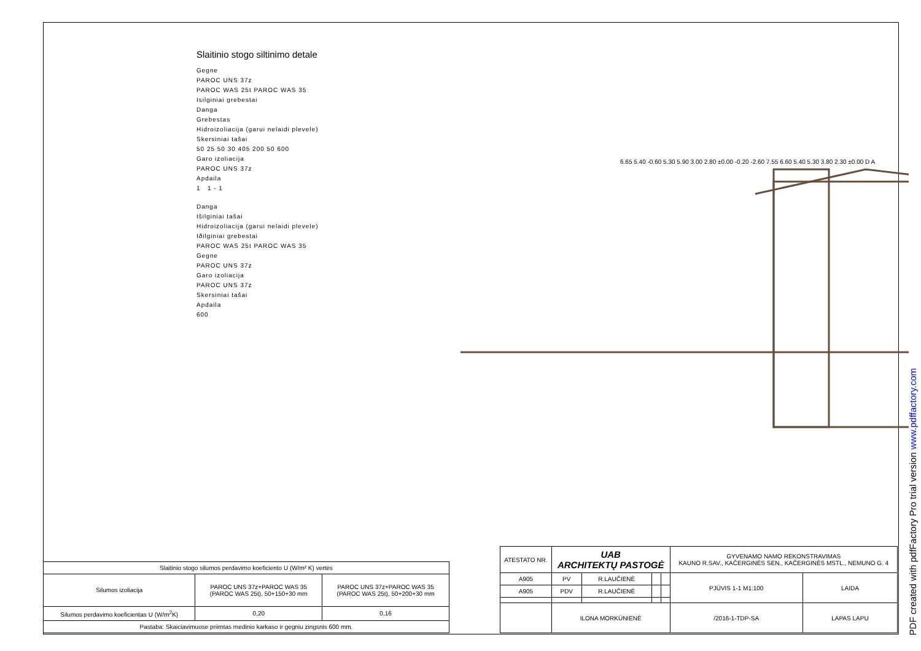Slaitinio stogo siltinimo detale
Gegne
PAROC UNS 37z
PAROC WAS 25t PAROC WAS 35
Isilginiai grebestai
Danga
Grebestas
Hidroizoliacija (garui nelaidi plevele)
Skersiniai tašai
50 25 50 30 405 200 50 600
Garo izoliacija
PAROC UNS 37z
Apdaila
1 1 - 1
Danga
Išilginiai tašai
Hidroizoliacija (garui nelaidi plevele)
Iðilginiai grebestai
PAROC WAS 25t PAROC WAS 35
Gegne
PAROC UNS 37z
Garo izoliacija
PAROC UNS 37z
Skersiniai tašai
Apdaila
600
6.65 5.40 -0.60 5.30 5.90 3.00 2.80 ±0.00 -0.20 -2.60 7.55 6.60 5.40 5.30 3.80 2.30 ±0.00 D A
| Slaitinio stogo silumos perdavimo koeficiento U (W/m² K) vertės | | |
| Silumos izoliacija | PAROC UNS 37z+PAROC WAS 35 (PAROC WAS 25t), 50+150+30 mm | PAROC UNS 37z+PAROC WAS 35 (PAROC WAS 25t), 50+200+30 mm |
| Silumos perdavimo koeficientas U (W/m<sup>2</sup>K) | 0,20 | 0,16 |
| Pastaba: Skaiciavimuose priimtas medinio karkaso ir gegniu zingsnis 600 mm. | | |
| ATESTATO NR. | UAB ARCHITEKTŲ PASTOGĖ | | | | GYVENAMO NAMO REKONSTRAVIMAS KAUNO R.SAV., KAČERGINĖS SEN., KAČERGINĖS MSTL., NEMUNO G. 4 | |
| A905 | PV | R.LAUČIENĖ | | | PJŪVIS 1-1 M1:100 | LAIDA |
| A905 | PDV | R.LAUČIENĖ | | | | |
| | ILONA MORKŪNIENĖ | | | | /2016-1-TDP-SA | LAPAS LAPU |
PDF created with pdfFactory Pro trial version www.pdffactory.com